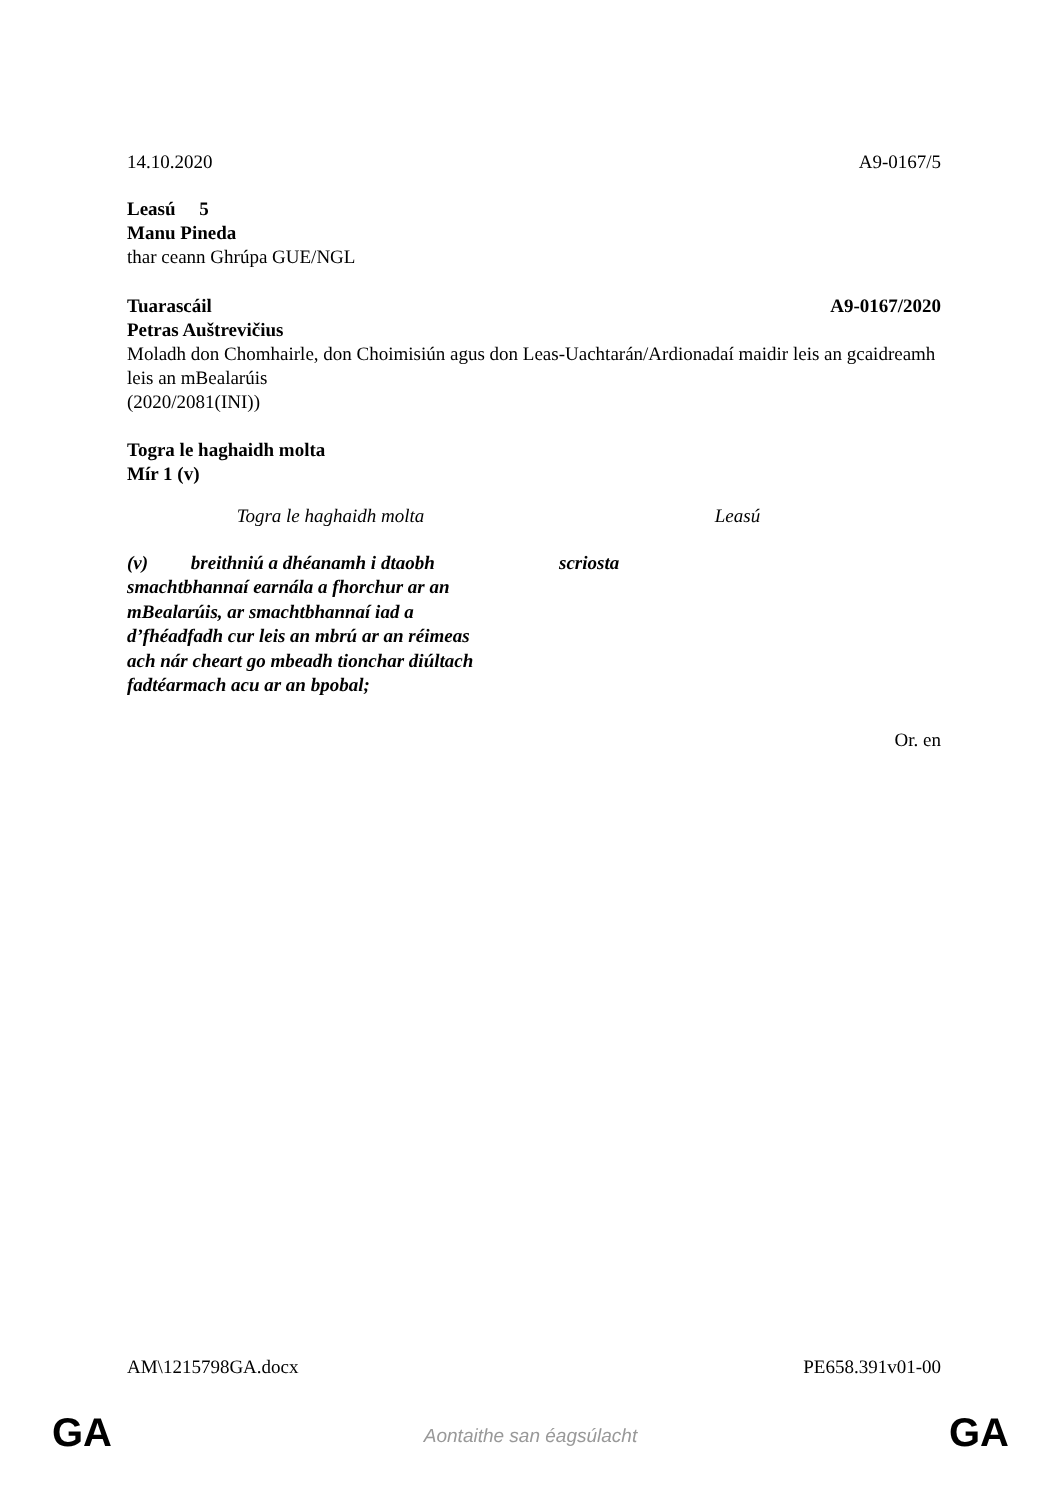14.10.2020 A9-0167/5
Leasú 5
Manu Pineda
thar ceann Ghrúpa GUE/NGL
Tuarascáil A9-0167/2020
Petras Auštrevičius
Moladh don Chomhairle, don Choimisiún agus don Leas-Uachtarán/Ardionadaí maidir leis an gcaidreamh leis an mBealarúis
(2020/2081(INI))
Togra le haghaidh molta
Mír 1 (v)
| Togra le haghaidh molta | Leasú |
| (v) breithniú a dhéanamh i dtaobh smachtbhannaí earnála a fhorchur ar an mBealarúis, ar smachtbhannaí iad a d’fhéadfadh cur leis an mbrú ar an réimeas ach nár cheart go mbeadh tionchar diúltach fadtéarmach acu ar an bpobal; | scriosta |
Or. en
AM\1215798GA.docx PE658.391v01-00
GA Aontaithe san éagsúlacht GA